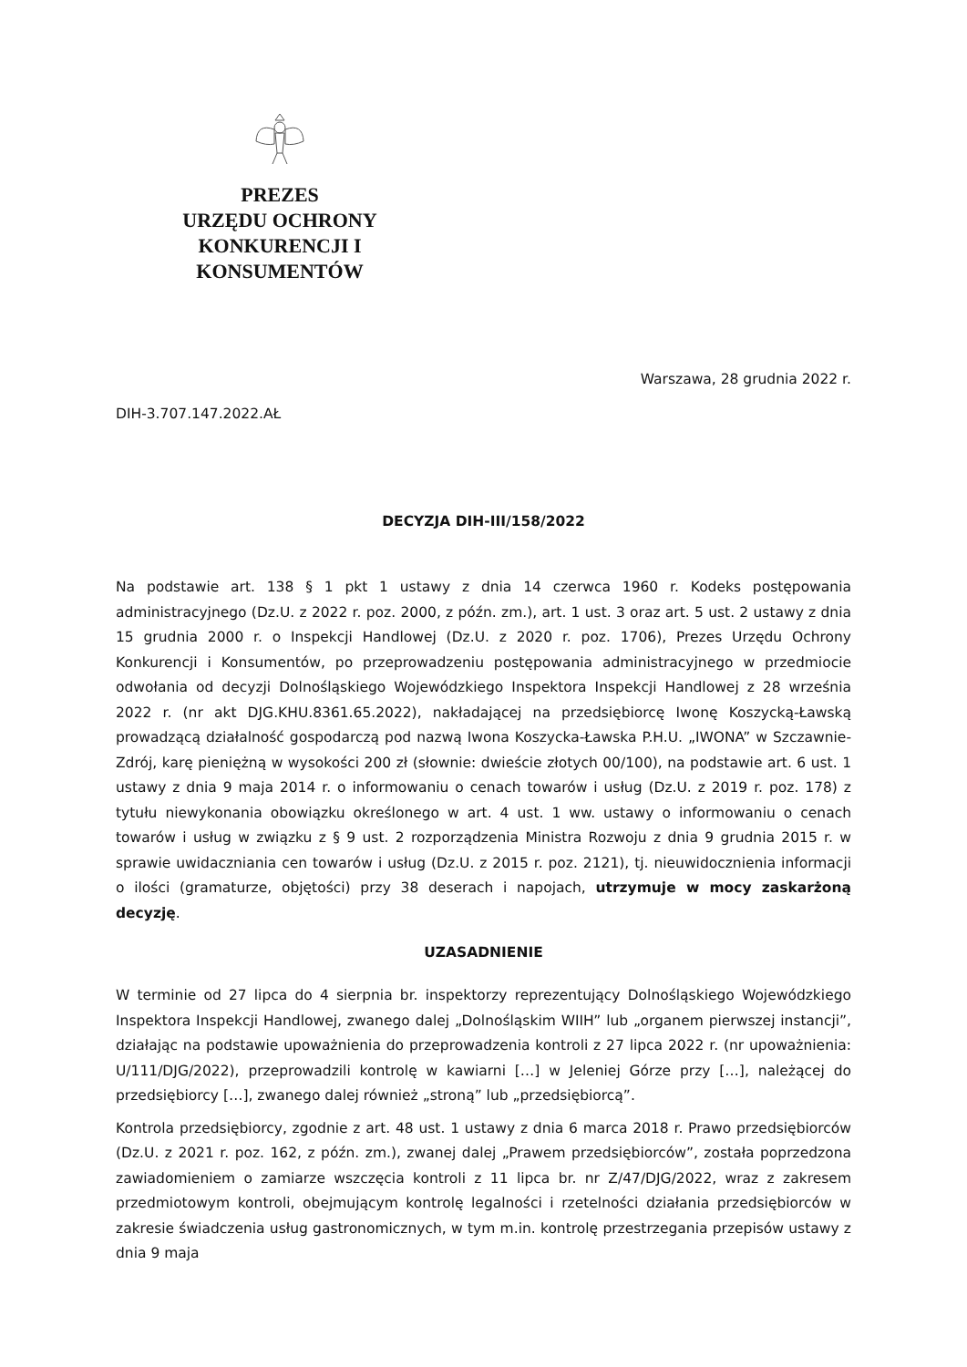PREZES
URZĘDU OCHRONY
KONKURENCJI I KONSUMENTÓW
Warszawa, 28 grudnia 2022 r.
DIH-3.707.147.2022.AŁ
DECYZJA DIH-III/158/2022
Na podstawie art. 138 § 1 pkt 1 ustawy z dnia 14 czerwca 1960 r. Kodeks postępowania administracyjnego (Dz.U. z 2022 r. poz. 2000, z późn. zm.), art. 1 ust. 3 oraz art. 5 ust. 2 ustawy z dnia 15 grudnia 2000 r. o Inspekcji Handlowej (Dz.U. z 2020 r. poz. 1706), Prezes Urzędu Ochrony Konkurencji i Konsumentów, po przeprowadzeniu postępowania administracyjnego w przedmiocie odwołania od decyzji Dolnośląskiego Wojewódzkiego Inspektora Inspekcji Handlowej z 28 września 2022 r. (nr akt DJG.KHU.8361.65.2022), nakładającej na przedsiębiorcę Iwonę Koszycką-Ławską prowadzącą działalność gospodarczą pod nazwą Iwona Koszycka-Ławska P.H.U. „IWONA” w Szczawnie-Zdrój, karę pieniężną w wysokości 200 zł (słownie: dwieście złotych 00/100), na podstawie art. 6 ust. 1 ustawy z dnia 9 maja 2014 r. o informowaniu o cenach towarów i usług (Dz.U. z 2019 r. poz. 178) z tytułu niewykonania obowiązku określonego w art. 4 ust. 1 ww. ustawy o informowaniu o cenach towarów i usług w związku z § 9 ust. 2 rozporządzenia Ministra Rozwoju z dnia 9 grudnia 2015 r. w sprawie uwidaczniania cen towarów i usług (Dz.U. z 2015 r. poz. 2121), tj. nieuwidocznienia informacji o ilości (gramaturze, objętości) przy 38 deserach i napojach, utrzymuje w mocy zaskarżoną decyzję.
UZASADNIENIE
W terminie od 27 lipca do 4 sierpnia br. inspektorzy reprezentujący Dolnośląskiego Wojewódzkiego Inspektora Inspekcji Handlowej, zwanego dalej „Dolnośląskim WIIH” lub „organem pierwszej instancji”, działając na podstawie upoważnienia do przeprowadzenia kontroli z 27 lipca 2022 r. (nr upoważnienia: U/111/DJG/2022), przeprowadzili kontrolę w kawiarni […] w Jeleniej Górze przy […], należącej do przedsiębiorcy […], zwanego dalej również „stroną” lub „przedsiębiorcą”.
Kontrola przedsiębiorcy, zgodnie z art. 48 ust. 1 ustawy z dnia 6 marca 2018 r. Prawo przedsiębiorców (Dz.U. z 2021 r. poz. 162, z późn. zm.), zwanej dalej „Prawem przedsiębiorców”, została poprzedzona zawiadomieniem o zamiarze wszczęcia kontroli z 11 lipca br. nr Z/47/DJG/2022, wraz z zakresem przedmiotowym kontroli, obejmującym kontrolę legalności i rzetelności działania przedsiębiorców w zakresie świadczenia usług gastronomicznych, w tym m.in. kontrolę przestrzegania przepisów ustawy z dnia 9 maja